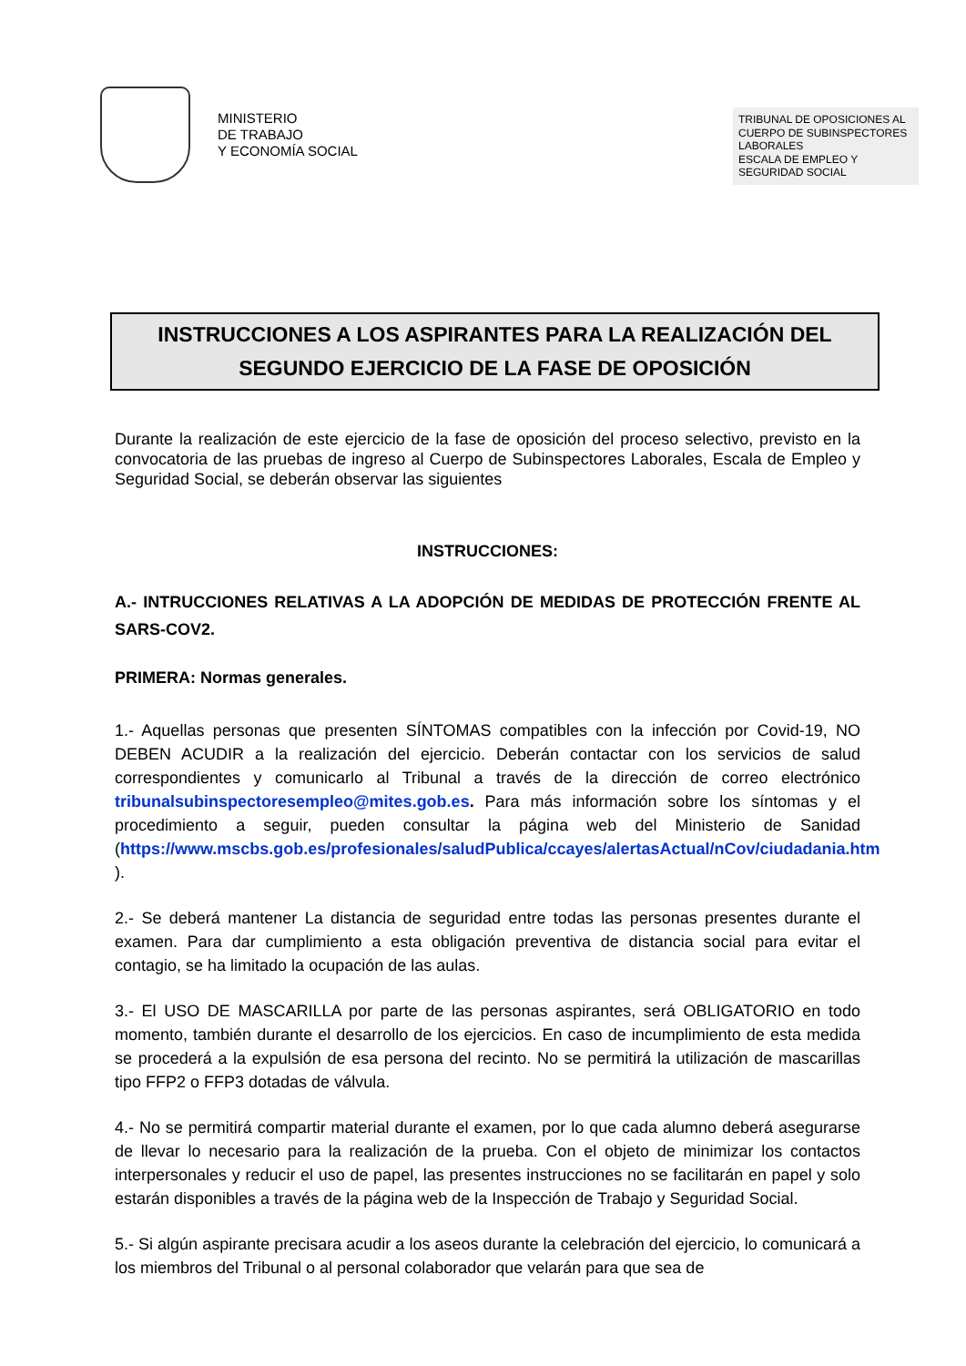MINISTERIO
DE TRABAJO
Y ECONOMÍA SOCIAL
TRIBUNAL DE OPOSICIONES AL CUERPO DE SUBINSPECTORES LABORALES
ESCALA DE EMPLEO Y SEGURIDAD SOCIAL
INSTRUCCIONES A LOS ASPIRANTES PARA LA REALIZACIÓN DEL SEGUNDO EJERCICIO DE LA FASE DE OPOSICIÓN
Durante la realización de este ejercicio de la fase de oposición del proceso selectivo, previsto en la convocatoria de las pruebas de ingreso al Cuerpo de Subinspectores Laborales, Escala de Empleo y Seguridad Social, se deberán observar las siguientes
INSTRUCCIONES:
A.- INTRUCCIONES RELATIVAS A LA ADOPCIÓN DE MEDIDAS DE PROTECCIÓN FRENTE AL SARS-COV2.
PRIMERA: Normas generales.
1.- Aquellas personas que presenten SÍNTOMAS compatibles con la infección por Covid-19, NO DEBEN ACUDIR a la realización del ejercicio. Deberán contactar con los servicios de salud correspondientes y comunicarlo al Tribunal a través de la dirección de correo electrónico tribunalsubinspectoresempleo@mites.gob.es. Para más información sobre los síntomas y el procedimiento a seguir, pueden consultar la página web del Ministerio de Sanidad (https://www.mscbs.gob.es/profesionales/saludPublica/ccayes/alertasActual/nCov/ciudadania.htm ).
2.- Se deberá mantener La distancia de seguridad entre todas las personas presentes durante el examen. Para dar cumplimiento a esta obligación preventiva de distancia social para evitar el contagio, se ha limitado la ocupación de las aulas.
3.- El USO DE MASCARILLA por parte de las personas aspirantes, será OBLIGATORIO en todo momento, también durante el desarrollo de los ejercicios. En caso de incumplimiento de esta medida se procederá a la expulsión de esa persona del recinto. No se permitirá la utilización de mascarillas tipo FFP2 o FFP3 dotadas de válvula.
4.- No se permitirá compartir material durante el examen, por lo que cada alumno deberá asegurarse de llevar lo necesario para la realización de la prueba. Con el objeto de minimizar los contactos interpersonales y reducir el uso de papel, las presentes instrucciones no se facilitarán en papel y solo estarán disponibles a través de la página web de la Inspección de Trabajo y Seguridad Social.
5.- Si algún aspirante precisara acudir a los aseos durante la celebración del ejercicio, lo comunicará a los miembros del Tribunal o al personal colaborador que velarán para que sea de